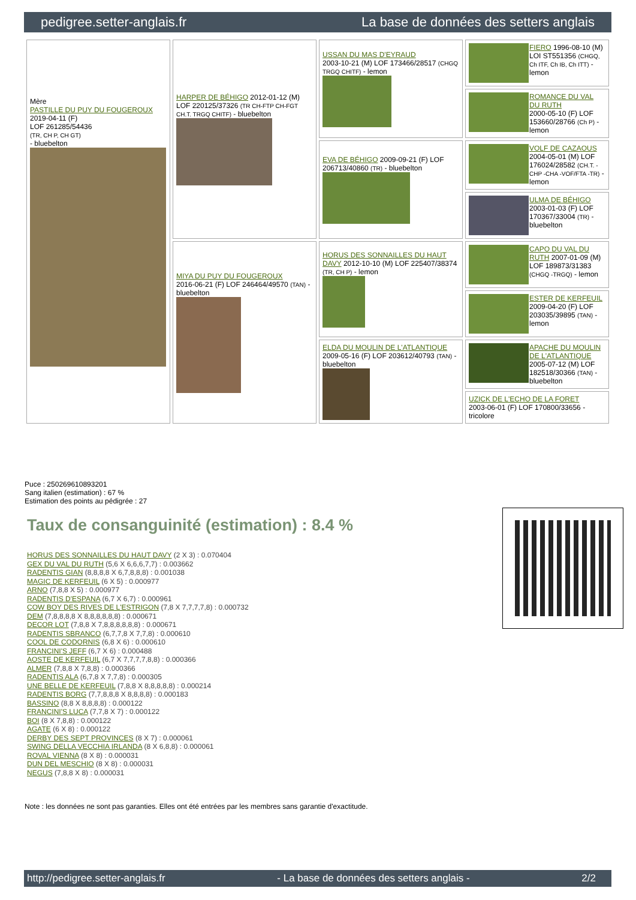pedigree.setter-anglais.fr La base de données des setters anglais
| Mère PASTILLE DU PUY DU FOUGEROUX 2019-04-11 (F) LOF 261285/54436 (TR, CH P, CH GT) - bluebelton | HARPER DE BÉHIGO 2012-01-12 (M) LOF 220125/37326 (TR CH-FTP CH-FGT CH.T. TRGQ CHITF) - bluebelton | USSAN DU MAS D'EYRAUD 2003-10-21 (M) LOF 173466/28517 (CHGQ TRGQ CHITF) - lemon | FIERO 1996-08-10 (M) LOI ST551356 (CHGQ, Ch ITF, Ch IB, Ch ITT) - lemon |
| | | | ROMANCE DU VAL DU RUTH 2000-05-10 (F) LOF 153660/28766 (Ch P) - lemon |
| | | EVA DE BÉHIGO 2009-09-21 (F) LOF 206713/40860 (TR) - bluebelton | VOLF DE CAZAOUS 2004-05-01 (M) LOF 176024/28582 (CH.T. -CHP -CHA -VOF/FTA -TR) - lemon |
| | | | ULMA DE BÉHIGO 2003-01-03 (F) LOF 170367/33004 (TR) - bluebelton |
| | MIYA DU PUY DU FOUGEROUX 2016-06-21 (F) LOF 246464/49570 (TAN) - bluebelton | HORUS DES SONNAILLES DU HAUT DAVY 2012-10-10 (M) LOF 225407/38374 (TR, CH P) - lemon | CAPO DU VAL DU RUTH 2007-01-09 (M) LOF 189873/31383 (CHGQ -TRGQ) - lemon |
| | | | ESTER DE KERFEUIL 2009-04-20 (F) LOF 203035/39895 (TAN) - lemon |
| | | ELDA DU MOULIN DE L'ATLANTIQUE 2009-05-16 (F) LOF 203612/40793 (TAN) - bluebelton | APACHE DU MOULIN DE L'ATLANTIQUE 2005-07-12 (M) LOF 182518/30366 (TAN) - bluebelton |
| | | | UZICK DE L'ECHO DE LA FORET 2003-06-01 (F) LOF 170800/33656 - tricolore |
Puce : 250269610893201
Sang italien (estimation) : 67 %
Estimation des points au pédigrée : 27
Taux de consanguinité (estimation) : 8.4 %
HORUS DES SONNAILLES DU HAUT DAVY (2 X 3) : 0.070404
GEX DU VAL DU RUTH (5,6 X 6,6,6,7,7) : 0.003662
RADENTIS GIAN (8,8,8,8 X 6,7,8,8,8) : 0.001038
MAGIC DE KERFEUIL (6 X 5) : 0.000977
ARNO (7,8,8 X 5) : 0.000977
RADENTIS D'ESPANA (6,7 X 6,7) : 0.000961
COW BOY DES RIVES DE L'ESTRIGON (7,8 X 7,7,7,7,8) : 0.000732
DEM (7,8,8,8,8 X 8,8,8,8,8,8) : 0.000671
DECOR LOT (7,8,8 X 7,8,8,8,8,8,8) : 0.000671
RADENTIS SBRANCO (6,7,7,8 X 7,7,8) : 0.000610
COOL DE CODORNIS (6,8 X 6) : 0.000610
FRANCINI'S JEFF (6,7 X 6) : 0.000488
AOSTE DE KERFEUIL (6,7 X 7,7,7,7,8,8) : 0.000366
ALMER (7,8,8 X 7,8,8) : 0.000366
RADENTIS ALA (6,7,8 X 7,7,8) : 0.000305
UNE BELLE DE KERFEUIL (7,8,8 X 8,8,8,8,8) : 0.000214
RADENTIS BORG (7,7,8,8,8 X 8,8,8,8) : 0.000183
BASSINO (8,8 X 8,8,8,8) : 0.000122
FRANCINI'S LUCA (7,7,8 X 7) : 0.000122
BOI (8 X 7,8,8) : 0.000122
AGATE (6 X 8) : 0.000122
DERBY DES SEPT PROVINCES (8 X 7) : 0.000061
SWING DELLA VECCHIA IRLANDA (8 X 6,8,8) : 0.000061
ROVAL VIENNA (8 X 8) : 0.000031
DUN DEL MESCHIO (8 X 8) : 0.000031
NEGUS (7,8,8 X 8) : 0.000031
Note : les données ne sont pas garanties. Elles ont été entrées par les membres sans garantie d'exactitude.
http://pedigree.setter-anglais.fr - La base de données des setters anglais - 2/2